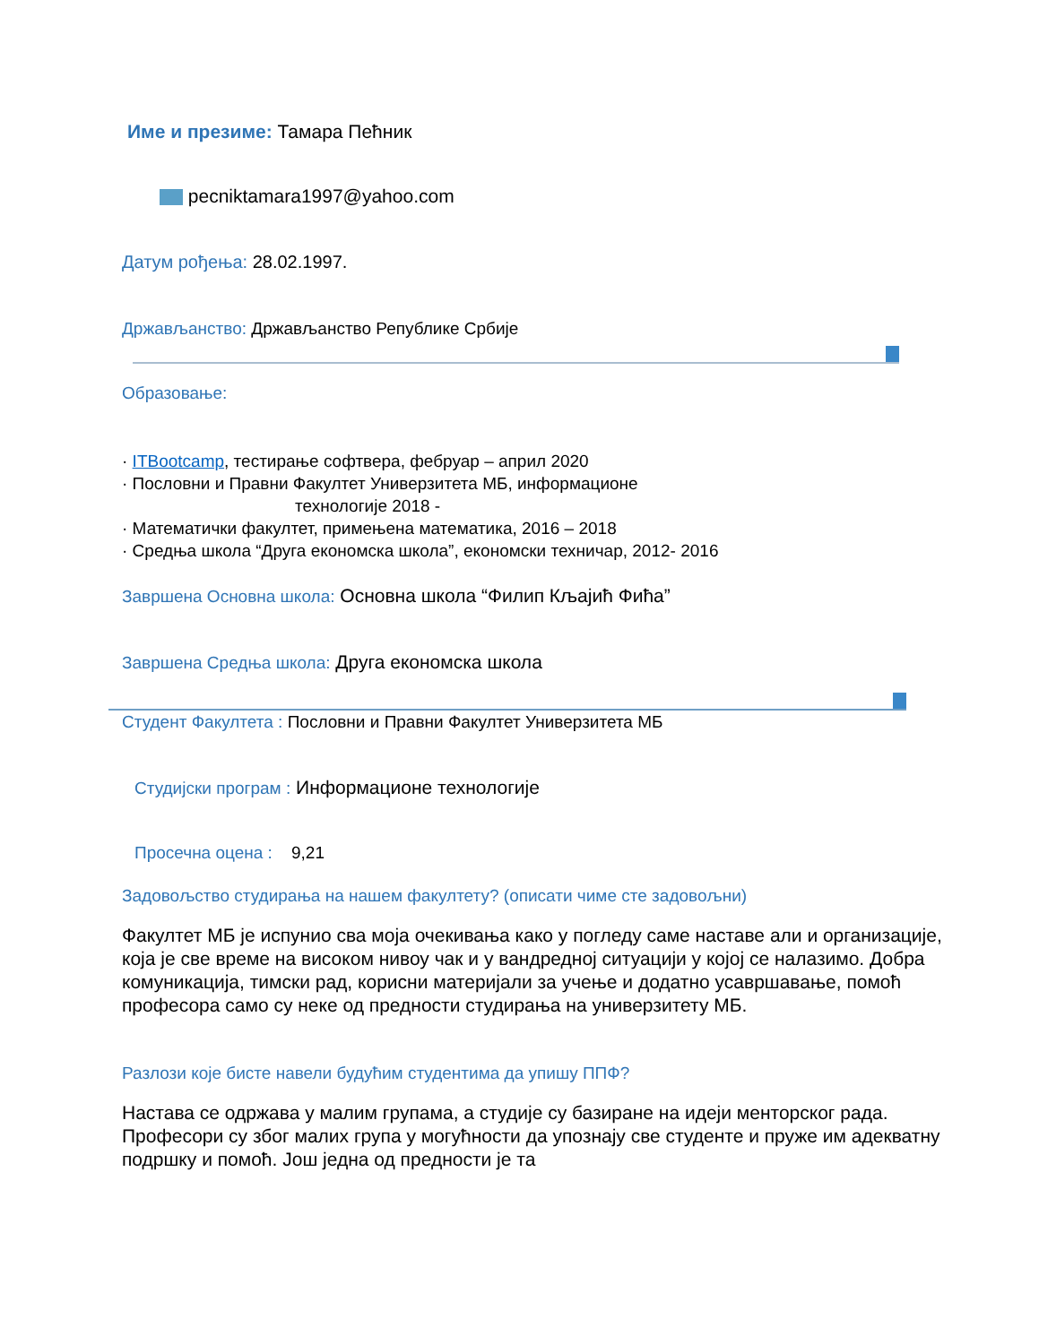Име и презиме: Тамара Пеħник
pecniktamara1997@yahoo.com
Датум рођења: 28.02.1997.
Држављанство: Држављанство Републике Србије
Образовање:
· ITBootcamp, тестирање софтвера, фебруар – април 2020
· Пословни и Правни Факултет Универзитета МБ, информационе
технологије 2018 -
· Математички факултет, примењена математика, 2016 – 2018
· Средња школа “Друга економска школа”, економски техничар, 2012- 2016
Завршена Основна школа: Основна школа “Филип Кљајић Фиħа”
Завршена Средња школа: Друга економска школа
Студент Факултета : Пословни и Правни Факултет Универзитета МБ
Студијски програм : Информационе технологије
Просечна оцена : 9,21
Задовољство студирања на нашем факултету? (описати чиме сте задовољни)
Факултет МБ је испунио сва моја очекивања како у погледу саме наставе али и организације, која је све време на високом нивоу чак и у вандредној ситуацији у којој се налазимо. Добра комуникација, тимски рад, корисни материјали за учење и додатно усавршавање, помоħ професора само су неке од предности студирања на универзитету МБ.
Разлози које бисте навели будуħим студентима да упишу ППФ?
Настава се одржава у малим групама, а студије су базиране на идеји менторског рада. Професори су због малих група у могуħности да упознају све студенте и пруже им адекватну подршку и помоħ. Још једна од предности је та